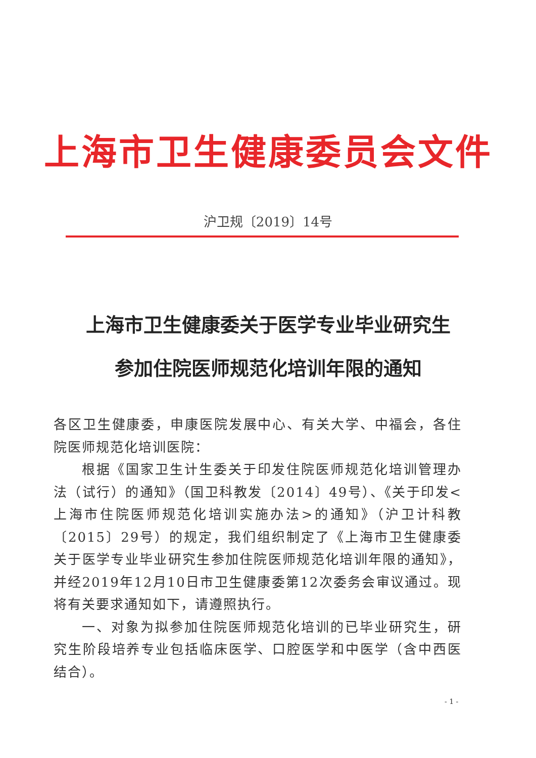上海市卫生健康委员会文件
沪卫规〔2019〕14号
上海市卫生健康委关于医学专业毕业研究生
参加住院医师规范化培训年限的通知
各区卫生健康委，申康医院发展中心、有关大学、中福会，各住院医师规范化培训医院：
根据《国家卫生计生委关于印发住院医师规范化培训管理办法（试行）的通知》（国卫科教发〔2014〕49号）、《关于印发<上海市住院医师规范化培训实施办法>的通知》（沪卫计科教〔2015〕29号）的规定，我们组织制定了《上海市卫生健康委关于医学专业毕业研究生参加住院医师规范化培训年限的通知》，并经2019年12月10日市卫生健康委第12次委务会审议通过。现将有关要求通知如下，请遵照执行。
一、对象为拟参加住院医师规范化培训的已毕业研究生，研究生阶段培养专业包括临床医学、口腔医学和中医学（含中西医结合）。
- 1 -